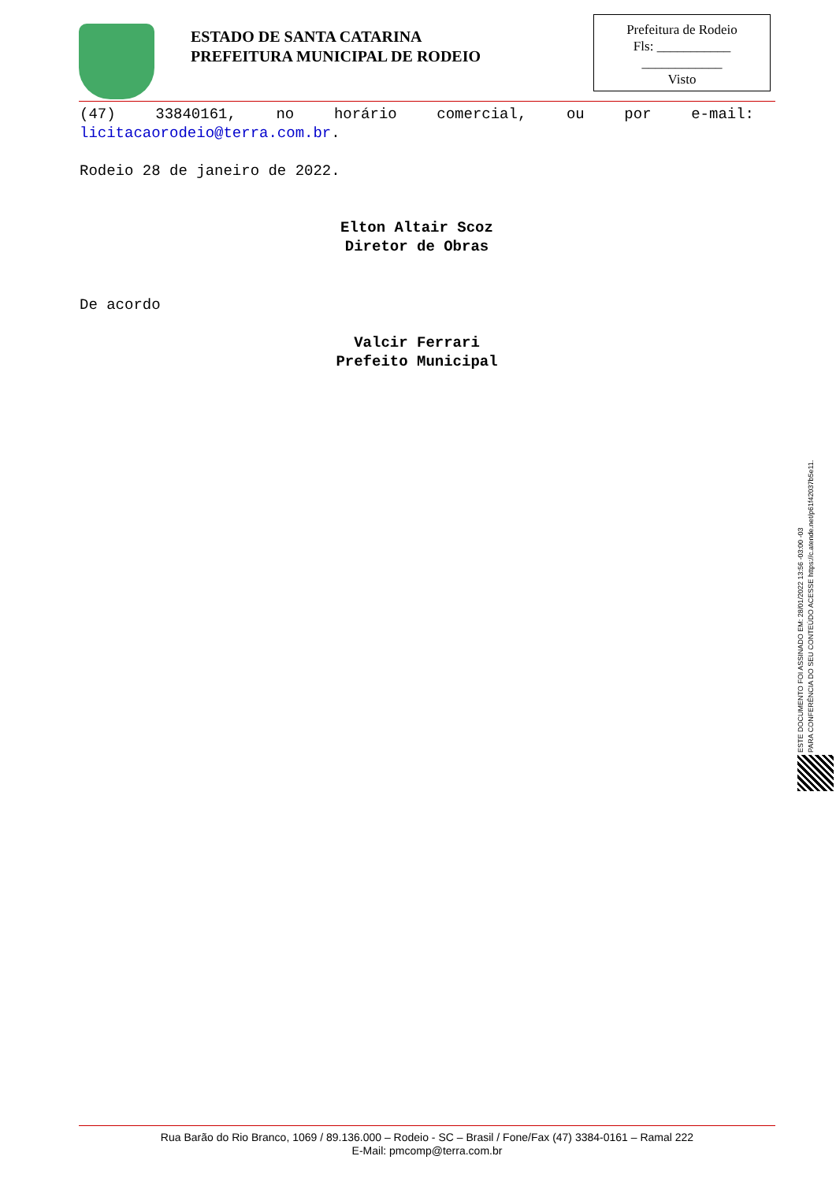ESTADO DE SANTA CATARINA
PREFEITURA MUNICIPAL DE RODEIO
Prefeitura de Rodeio
Fls: ___________
____________
Visto
(47) 33840161, no horário comercial, ou por e-mail:
licitacaorodeio@terra.com.br.
Rodeio 28 de janeiro de 2022.
Elton Altair Scoz
Diretor de Obras
De acordo
Valcir Ferrari
Prefeito Municipal
ESTE DOCUMENTO FOI ASSINADO EM: 28/01/2022 13:56 -03:00 -03
PARA CONFERÊNCIA DO SEU CONTEÚDO ACESSE https://c.atende.net/p61f42037b5e11.
Rua Barão do Rio Branco, 1069 / 89.136.000 – Rodeio - SC – Brasil / Fone/Fax (47) 3384-0161 – Ramal 222
E-Mail: pmcomp@terra.com.br